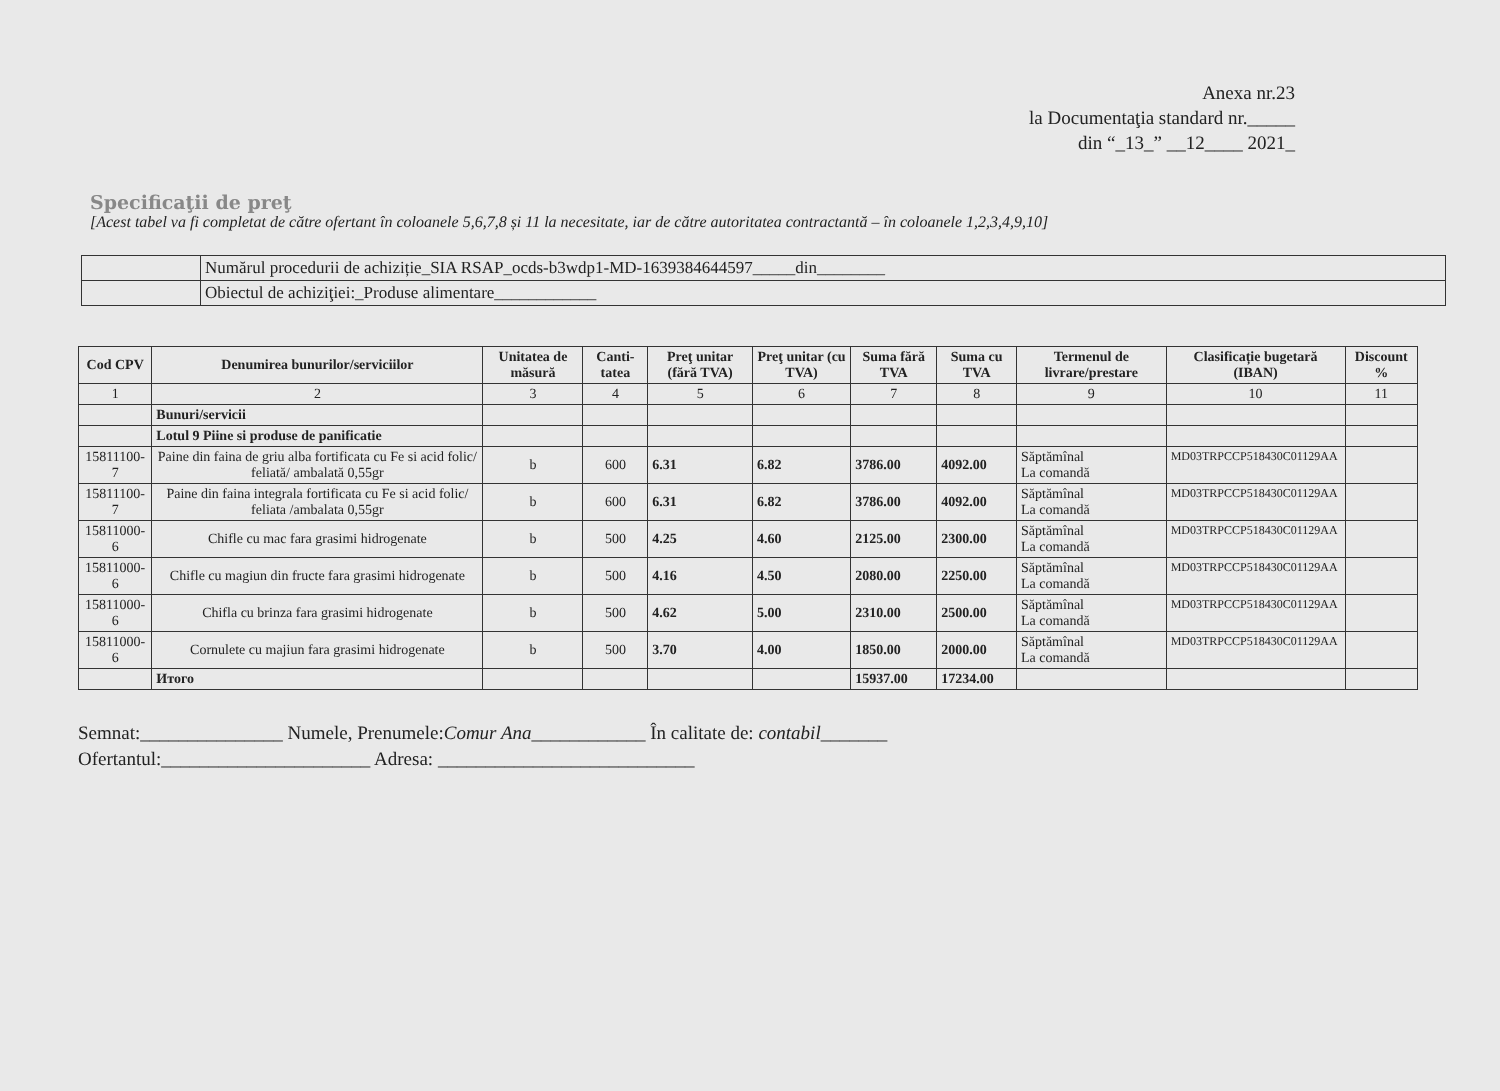Anexa nr.23
la Documentaţia standard nr._____
din “_13_” __12____ 2021_
Specificaţii de preţ
[Acest tabel va fi completat de către ofertant în coloanele 5,6,7,8 și 11 la necesitate, iar de către autoritatea contractantă – în coloanele 1,2,3,4,9,10]
| | Numărul procedurii de achiziție_SIA RSAP_ocds-b3wdp1-MD-1639384644597_____din________ |
| | Obiectul de achiziţiei:_Produse alimentare____________ |
| Cod CPV | Denumirea bunurilor/serviciilor | Unitatea de măsură | Canti-tatea | Preţ unitar (fără TVA) | Preţ unitar (cu TVA) | Suma fără TVA | Suma cu TVA | Termenul de livrare/prestare | Clasificație bugetară (IBAN) | Discount % |
| --- | --- | --- | --- | --- | --- | --- | --- | --- | --- | --- |
| 1 | 2 | 3 | 4 | 5 | 6 | 7 | 8 | 9 | 10 | 11 |
| | Bunuri/servicii | | | | | | | | | |
| | Lotul 9 Piine si produse de panificatie | | | | | | | | | |
| 15811100-7 | Paine din faina de griu alba fortificata cu Fe si acid folic/ feliată/ ambalată 0,55gr | b | 600 | 6.31 | 6.82 | 3786.00 | 4092.00 | Săptămînal La comandă | MD03TRPCCP518430C01129AA | |
| 15811100-7 | Paine din faina integrala fortificata cu Fe si acid folic/ feliata /ambalata 0,55gr | b | 600 | 6.31 | 6.82 | 3786.00 | 4092.00 | Săptămînal La comandă | MD03TRPCCP518430C01129AA | |
| 15811000-6 | Chifle cu mac fara grasimi hidrogenate | b | 500 | 4.25 | 4.60 | 2125.00 | 2300.00 | Săptămînal La comandă | MD03TRPCCP518430C01129AA | |
| 15811000-6 | Chifle cu magiun din fructe fara grasimi hidrogenate | b | 500 | 4.16 | 4.50 | 2080.00 | 2250.00 | Săptămînal La comandă | MD03TRPCCP518430C01129AA | |
| 15811000-6 | Chifla cu brinza fara grasimi hidrogenate | b | 500 | 4.62 | 5.00 | 2310.00 | 2500.00 | Săptămînal La comandă | MD03TRPCCP518430C01129AA | |
| 15811000-6 | Cornulete cu majiun fara grasimi hidrogenate | b | 500 | 3.70 | 4.00 | 1850.00 | 2000.00 | Săptămînal La comandă | MD03TRPCCP518430C01129AA | |
| | Итого | | | | | 15937.00 | 17234.00 | | | |
Semnat:_______________ Numele, Prenumele:Comur Ana____________ În calitate de: contabil_______
Ofertantul:______________________ Adresa: ___________________________